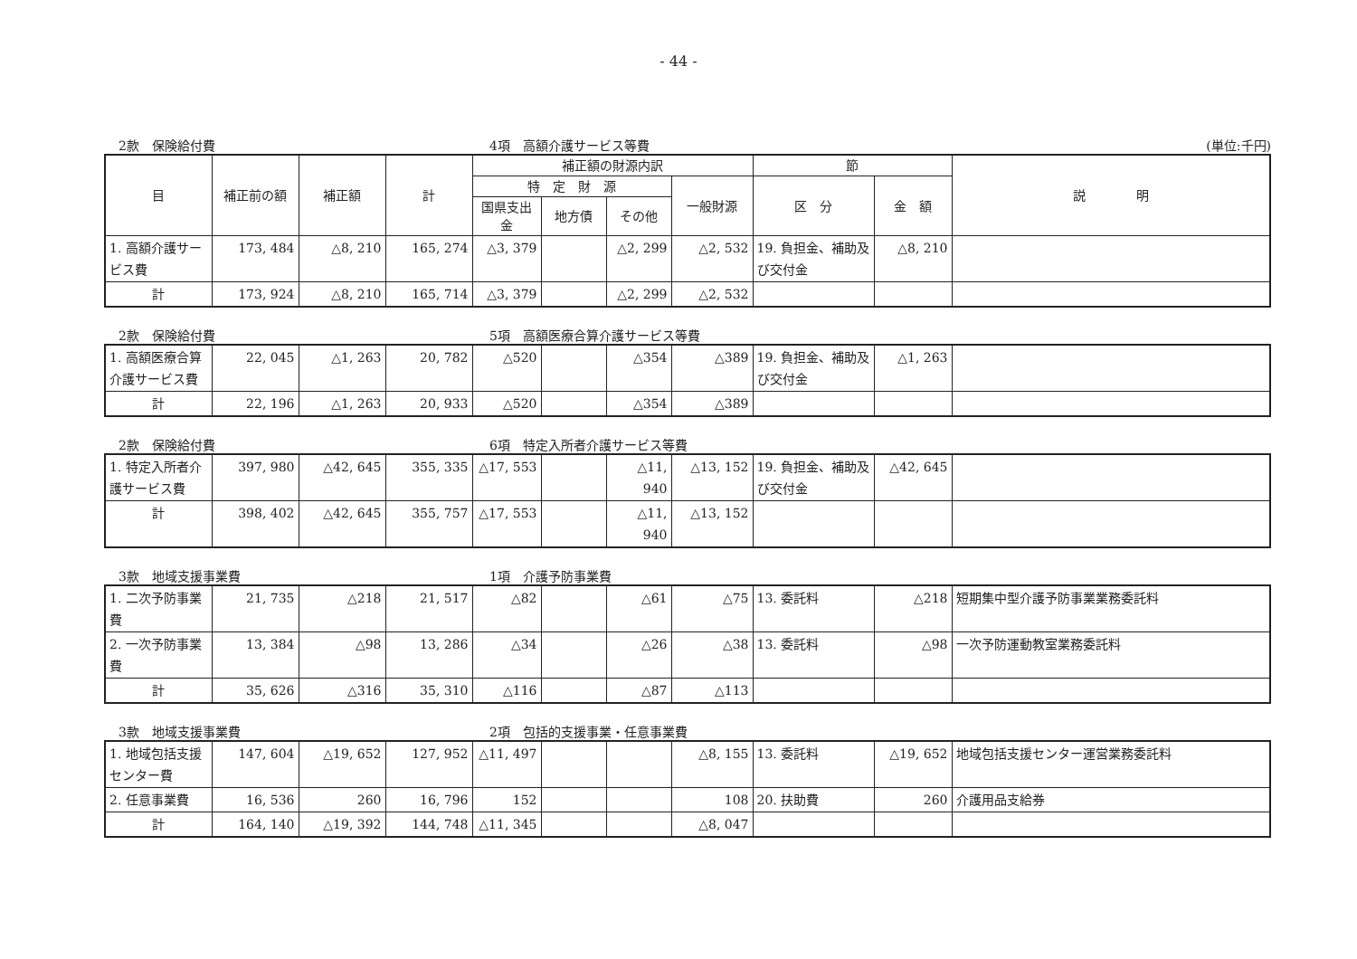- 44 -
2款　保険給付費 4項　高額介護サービス等費 (単位:千円)
| 目 | 補正前の額 | 補正額 | 計 | 補正額の財源内訳 | | | | 節 | | 説 明 |
| --- | --- | --- | --- | --- | --- | --- | --- | --- | --- | --- |
| | | | | 特 定 財 源 | | | 一般財源 | 区 分 | 金 額 | |
| | | | | 国県支出金 | 地方債 | その他 | | | | |
| 1. 高額介護サービス費 | 173, 484 | △8, 210 | 165, 274 | △3, 379 | | △2, 299 | △2, 532 | 19. 負担金、補助及び交付金 | △8, 210 | |
| 計 | 173, 924 | △8, 210 | 165, 714 | △3, 379 | | △2, 299 | △2, 532 | | | |
2款　保険給付費 5項　高額医療合算介護サービス等費
| 1. 高額医療合算介護サービス費 | 22, 045 | △1, 263 | 20, 782 | △520 | | △354 | △389 | 19. 負担金、補助及び交付金 | △1, 263 | |
| 計 | 22, 196 | △1, 263 | 20, 933 | △520 | | △354 | △389 | | | |
2款　保険給付費 6項　特定入所者介護サービス等費
| 1. 特定入所者介護サービス費 | 397, 980 | △42, 645 | 355, 335 | △17, 553 | | △11, 940 | △13, 152 | 19. 負担金、補助及び交付金 | △42, 645 | |
| 計 | 398, 402 | △42, 645 | 355, 757 | △17, 553 | | △11, 940 | △13, 152 | | | |
3款　地域支援事業費 1項　介護予防事業費
| 1. 二次予防事業費 | 21, 735 | △218 | 21, 517 | △82 | | △61 | △75 | 13. 委託料 | △218 | 短期集中型介護予防事業業務委託料 |
| 2. 一次予防事業費 | 13, 384 | △98 | 13, 286 | △34 | | △26 | △38 | 13. 委託料 | △98 | 一次予防運動教室業務委託料 |
| 計 | 35, 626 | △316 | 35, 310 | △116 | | △87 | △113 | | | |
3款　地域支援事業費 2項　包括的支援事業・任意事業費
| 1. 地域包括支援センター費 | 147, 604 | △19, 652 | 127, 952 | △11, 497 | | | △8, 155 | 13. 委託料 | △19, 652 | 地域包括支援センター運営業務委託料 |
| 2. 任意事業費 | 16, 536 | 260 | 16, 796 | 152 | | | 108 | 20. 扶助費 | 260 | 介護用品支給券 |
| 計 | 164, 140 | △19, 392 | 144, 748 | △11, 345 | | | △8, 047 | | | |